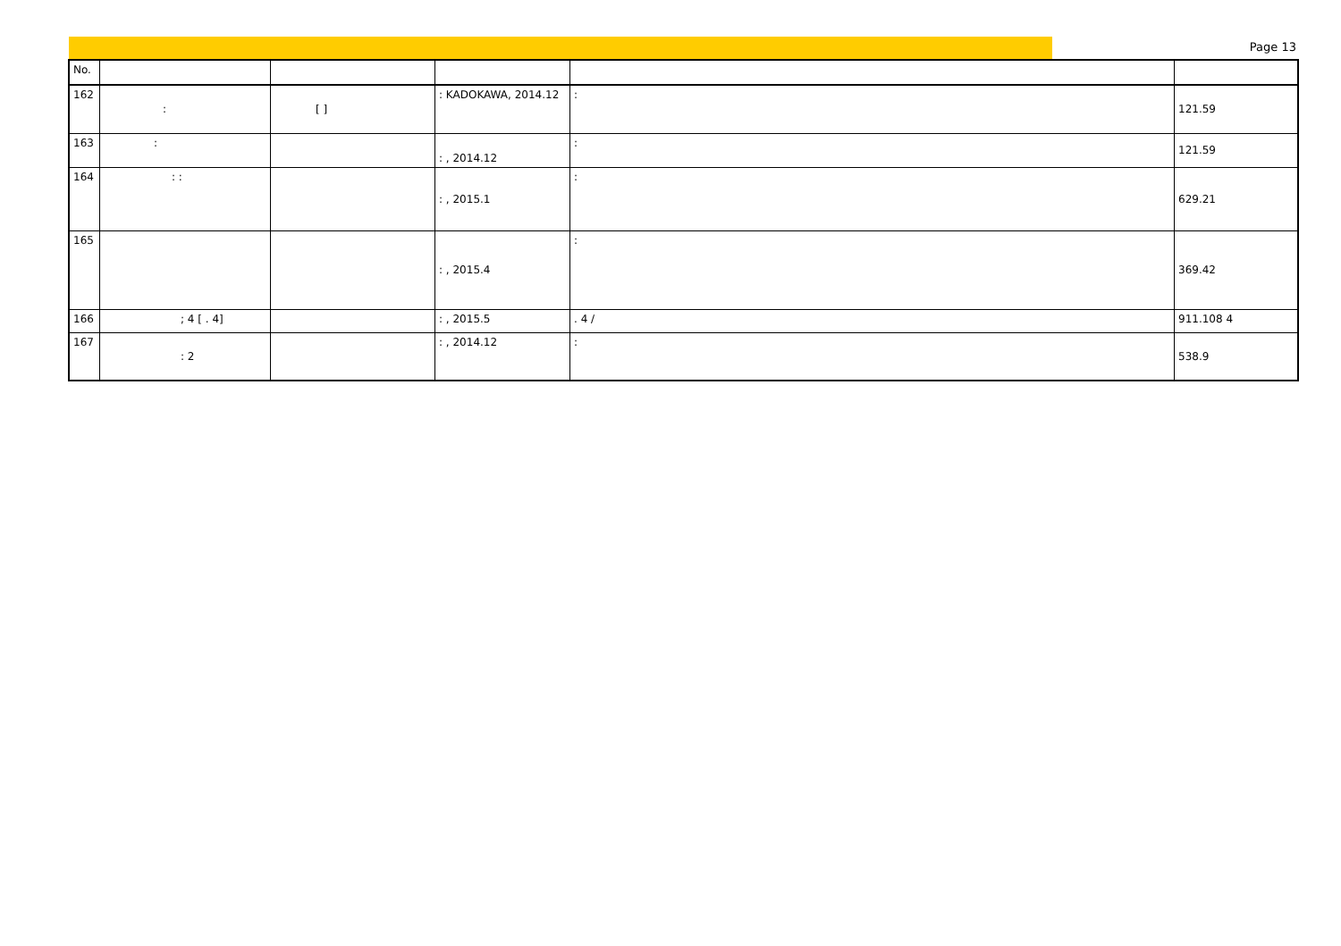Page 13
| No. | | | | | |
| 162 | : | [ ] | : KADOKAWA, 2014.12 | : | 121.59 |
| 163 | : | | : , 2014.12 | : | 121.59 |
| 164 | : : | | : , 2015.1 | : | 629.21 |
| 165 | | | : , 2015.4 | : | 369.42 |
| 166 | ; 4 [ . 4] | | : , 2015.5 | . 4 / | 911.108 4 |
| 167 | : 2 | | : , 2014.12 | : | 538.9 |